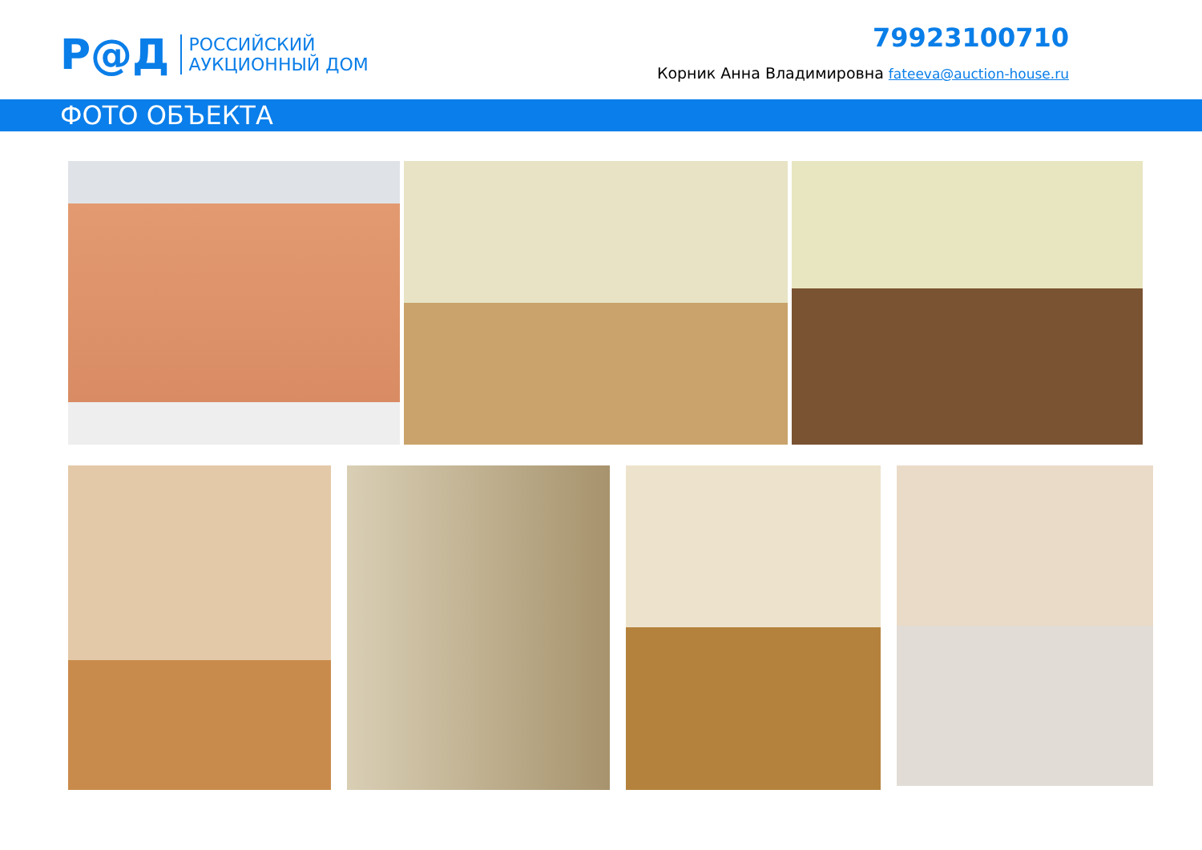Р@Д
РОССИЙСКИЙ
АУКЦИОННЫЙ ДОМ
79923100710
Корник Анна Владимировна fateeva@auction-house.ru
ФОТО ОБЪЕКТА